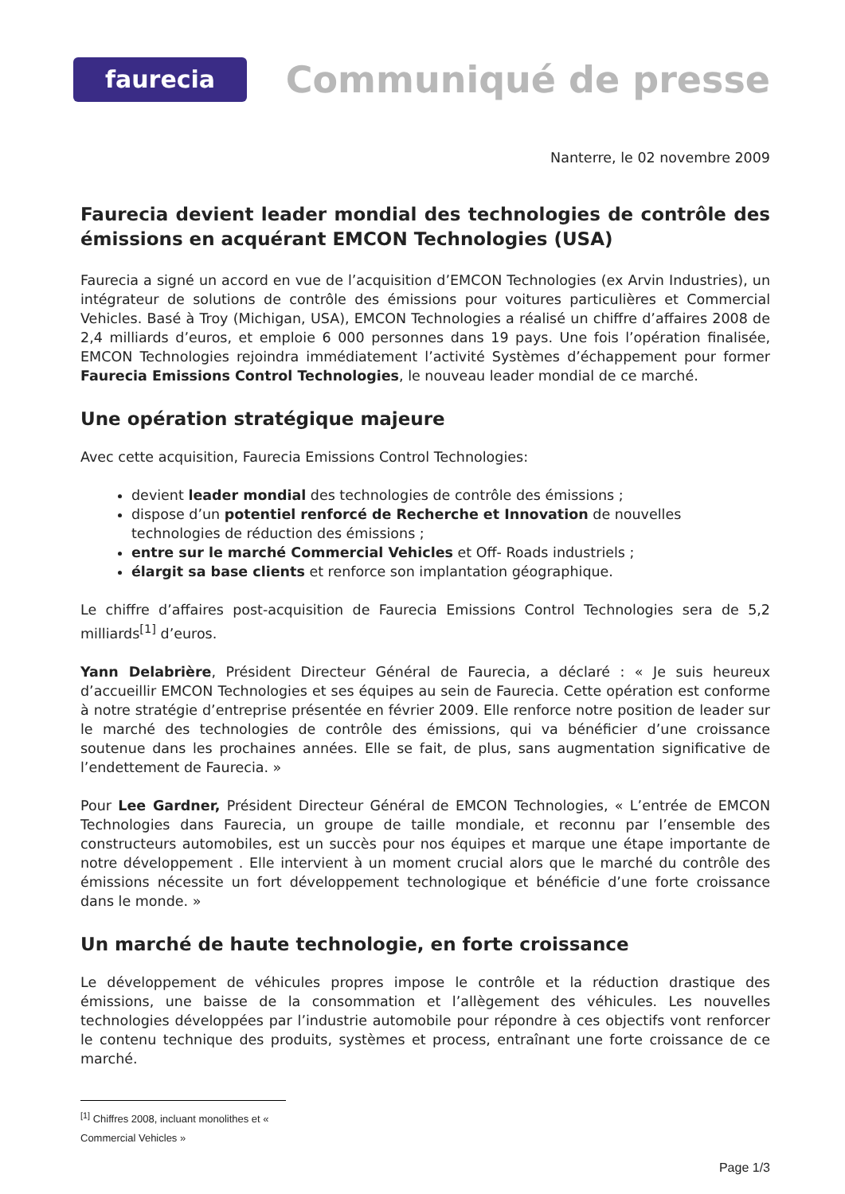faurecia
Communiqué de presse
Nanterre, le 02 novembre 2009
Faurecia devient leader mondial des technologies de contrôle des émissions en acquérant EMCON Technologies (USA)
Faurecia a signé un accord en vue de l’acquisition d’EMCON Technologies (ex Arvin Industries), un intégrateur de solutions de contrôle des émissions pour voitures particulières et Commercial Vehicles. Basé à Troy (Michigan, USA), EMCON Technologies a réalisé un chiffre d’affaires 2008 de 2,4 milliards d’euros, et emploie 6 000 personnes dans 19 pays. Une fois l’opération finalisée, EMCON Technologies rejoindra immédiatement l’activité Systèmes d’échappement pour former Faurecia Emissions Control Technologies, le nouveau leader mondial de ce marché.
Une opération stratégique majeure
Avec cette acquisition, Faurecia Emissions Control Technologies:
devient leader mondial des technologies de contrôle des émissions ;
dispose d’un potentiel renforcé de Recherche et Innovation de nouvelles technologies de réduction des émissions ;
entre sur le marché Commercial Vehicles et Off- Roads industriels ;
élargit sa base clients et renforce son implantation géographique.
Le chiffre d’affaires post-acquisition de Faurecia Emissions Control Technologies sera de 5,2 milliards<sup>[1]</sup> d’euros.
Yann Delabrière, Président Directeur Général de Faurecia, a déclaré : « Je suis heureux d’accueillir EMCON Technologies et ses équipes au sein de Faurecia. Cette opération est conforme à notre stratégie d’entreprise présentée en février 2009. Elle renforce notre position de leader sur le marché des technologies de contrôle des émissions, qui va bénéficier d’une croissance soutenue dans les prochaines années. Elle se fait, de plus, sans augmentation significative de l’endettement de Faurecia. »
Pour Lee Gardner, Président Directeur Général de EMCON Technologies, « L’entrée de EMCON Technologies dans Faurecia, un groupe de taille mondiale, et reconnu par l’ensemble des constructeurs automobiles, est un succès pour nos équipes et marque une étape importante de notre développement . Elle intervient à un moment crucial alors que le marché du contrôle des émissions nécessite un fort développement technologique et bénéficie d’une forte croissance dans le monde. »
Un marché de haute technologie, en forte croissance
Le développement de véhicules propres impose le contrôle et la réduction drastique des émissions, une baisse de la consommation et l’allègement des véhicules. Les nouvelles technologies développées par l’industrie automobile pour répondre à ces objectifs vont renforcer le contenu technique des produits, systèmes et process, entraînant une forte croissance de ce marché.
<sup>[1]</sup> Chiffres 2008, incluant monolithes et « Commercial Vehicles »
Page 1/3